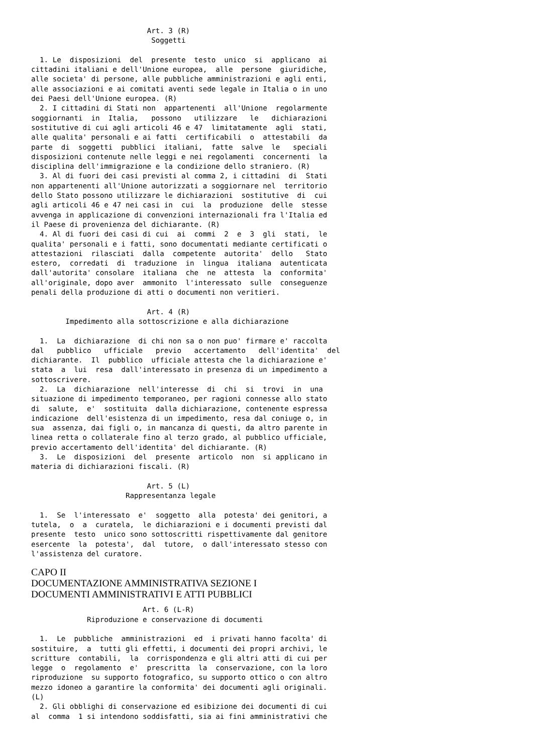Art. 3 (R)
                            Soggetti

  1. Le  disposizioni  del  presente  testo  unico  si  applicano  ai
cittadini italiani e dell'Unione europea,  alle  persone  giuridiche,
alle societa' di persone, alle pubbliche amministrazioni e agli enti,
alle associazioni e ai comitati aventi sede legale in Italia o in uno
dei Paesi dell'Unione europea. (R)
  2. I cittadini di Stati non  appartenenti  all'Unione  regolarmente
soggiornanti  in  Italia,   possono   utilizzare   le   dichiarazioni
sostitutive di cui agli articoli 46 e 47  limitatamente  agli  stati,
alle qualita' personali e ai fatti  certificabili  o  attestabili  da
parte  di  soggetti  pubblici  italiani,  fatte  salve  le   speciali
disposizioni contenute nelle leggi e nei regolamenti  concernenti  la
disciplina dell'immigrazione e la condizione dello straniero. (R)
  3. Al di fuori dei casi previsti al comma 2, i cittadini  di  Stati
non appartenenti all'Unione autorizzati a soggiornare nel  territorio
dello Stato possono utilizzare le dichiarazioni  sostitutive  di  cui
agli articoli 46 e 47 nei casi in  cui  la  produzione  delle  stesse
avvenga in applicazione di convenzioni internazionali fra l'Italia ed
il Paese di provenienza del dichiarante. (R)
  4. Al di fuori dei casi di cui  ai  commi  2  e  3  gli  stati,  le
qualita' personali e i fatti, sono documentati mediante certificati o
attestazioni  rilasciati  dalla  competente  autorita'  dello   Stato
estero,  corredati  di  traduzione  in  lingua  italiana  autenticata
dall'autorita' consolare  italiana  che  ne  attesta  la  conformita'
all'originale, dopo aver  ammonito  l'interessato  sulle  conseguenze
penali della produzione di atti o documenti non veritieri.

                           Art. 4 (R)
        Impedimento alla sottoscrizione e alla dichiarazione

  1.  La  dichiarazione  di chi non sa o non puo' firmare e' raccolta
dal   pubblico   ufficiale   previo   accertamento   dell'identita'  del
dichiarante.  Il  pubblico  ufficiale attesta che la dichiarazione e'
stata  a  lui  resa  dall'interessato in presenza di un impedimento a
sottoscrivere.
  2.  La  dichiarazione  nell'interesse  di  chi  si  trovi  in  una
situazione di impedimento temporaneo, per ragioni connesse allo stato
di  salute,  e'  sostituita  dalla dichiarazione, contenente espressa
indicazione  dell'esistenza di un impedimento, resa dal coniuge o, in
sua  assenza, dai figli o, in mancanza di questi, da altro parente in
linea retta o collaterale fino al terzo grado, al pubblico ufficiale,
previo accertamento dell'identita' del dichiarante. (R)
  3.  Le  disposizioni  del  presente  articolo  non  si applicano in
materia di dichiarazioni fiscali. (R)

                           Art. 5 (L)
                      Rappresentanza legale

  1.  Se  l'interessato  e'  soggetto  alla  potesta' dei genitori, a
tutela,  o  a  curatela,  le dichiarazioni e i documenti previsti dal
presente  testo  unico sono sottoscritti rispettivamente dal genitore
esercente  la  potesta',  dal  tutore,  o dall'interessato stesso con
l'assistenza del curatore.
CAPO II
DOCUMENTAZIONE AMMINISTRATIVA SEZIONE I
DOCUMENTI AMMINISTRATIVI E ATTI PUBBLICI
                          Art. 6 (L-R)
             Riproduzione e conservazione di documenti

  1.  Le  pubbliche  amministrazioni  ed  i privati hanno facolta' di
sostituire,  a  tutti gli effetti, i documenti dei propri archivi, le
scritture  contabili,  la  corrispondenza e gli altri atti di cui per
legge  o  regolamento  e'  prescritta  la  conservazione, con la loro
riproduzione  su supporto fotografico, su supporto ottico o con altro
mezzo idoneo a garantire la conformita' dei documenti agli originali.
(L)
  2. Gli obblighi di conservazione ed esibizione dei documenti di cui
al  comma  1 si intendono soddisfatti, sia ai fini amministrativi che